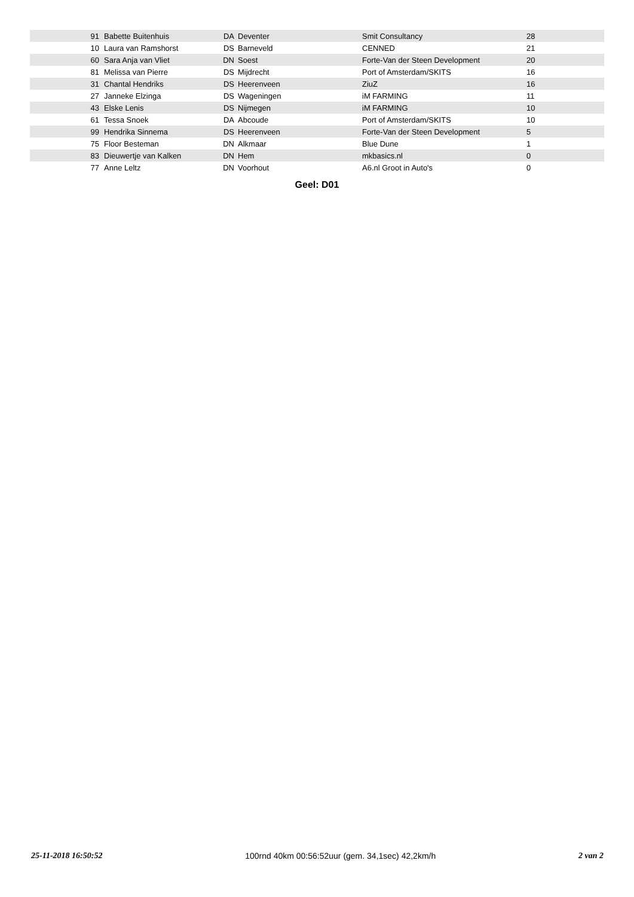| 91 | Babette Buitenhuis | DA | Deventer | Smit Consultancy | 28 |
| 10 | Laura van Ramshorst | DS | Barneveld | CENNED | 21 |
| 60 | Sara Anja van Vliet | DN | Soest | Forte-Van der Steen Development | 20 |
| 81 | Melissa van Pierre | DS | Mijdrecht | Port of Amsterdam/SKITS | 16 |
| 31 | Chantal Hendriks | DS | Heerenveen | ZiuZ | 16 |
| 27 | Janneke Elzinga | DS | Wageningen | iM FARMING | 11 |
| 43 | Elske Lenis | DS | Nijmegen | iM FARMING | 10 |
| 61 | Tessa Snoek | DA | Abcoude | Port of Amsterdam/SKITS | 10 |
| 99 | Hendrika Sinnema | DS | Heerenveen | Forte-Van der Steen Development | 5 |
| 75 | Floor Besteman | DN | Alkmaar | Blue Dune | 1 |
| 83 | Dieuwertje van Kalken | DN | Hem | mkbasics.nl | 0 |
| 77 | Anne Leltz | DN | Voorhout | A6.nl Groot in Auto's | 0 |
Geel: D01
25-11-2018 16:50:52 100rnd 40km 00:56:52uur (gem. 34,1sec) 42,2km/h 2 van 2